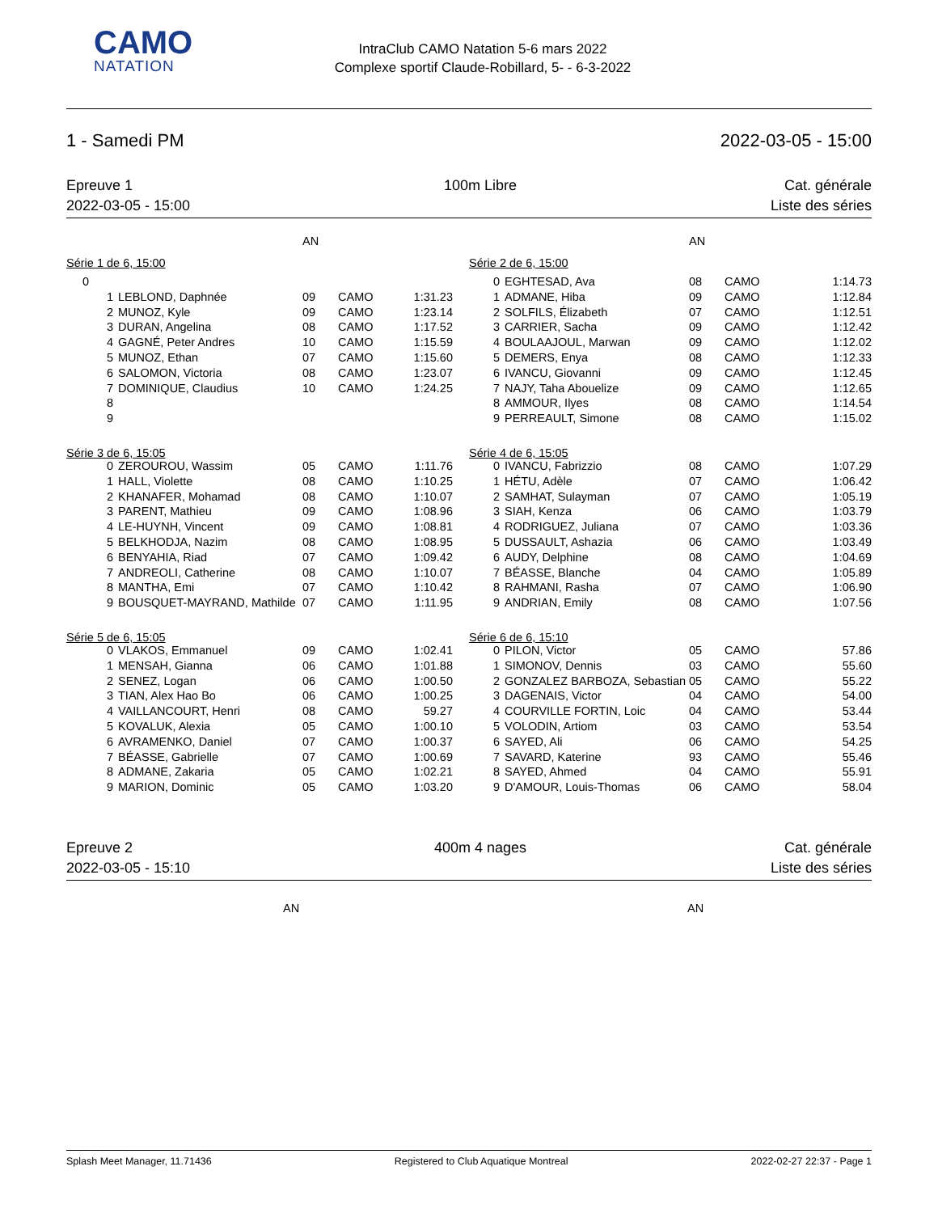CAMO
NATATION
IntraClub CAMO Natation 5-6 mars 2022
Complexe sportif Claude-Robillard, 5- - 6-3-2022
1 - Samedi PM 2022-03-05 - 15:00
Epreuve 1
2022-03-05 - 15:00
100m Libre Cat. générale
Liste des séries
| | | AN | | |
| Série 1 de 6, 15:00 | | | | |
| 0 | | | | |
| 1 | LEBLOND, Daphnée | 09 | CAMO | 1:31.23 |
| 2 | MUNOZ, Kyle | 09 | CAMO | 1:23.14 |
| 3 | DURAN, Angelina | 08 | CAMO | 1:17.52 |
| 4 | GAGNÉ, Peter Andres | 10 | CAMO | 1:15.59 |
| 5 | MUNOZ, Ethan | 07 | CAMO | 1:15.60 |
| 6 | SALOMON, Victoria | 08 | CAMO | 1:23.07 |
| 7 | DOMINIQUE, Claudius | 10 | CAMO | 1:24.25 |
| 8 | | | | |
| 9 | | | | |
| Série 3 de 6, 15:05 | | | | |
| 0 | ZEROUROU, Wassim | 05 | CAMO | 1:11.76 |
| 1 | HALL, Violette | 08 | CAMO | 1:10.25 |
| 2 | KHANAFER, Mohamad | 08 | CAMO | 1:10.07 |
| 3 | PARENT, Mathieu | 09 | CAMO | 1:08.96 |
| 4 | LE-HUYNH, Vincent | 09 | CAMO | 1:08.81 |
| 5 | BELKHODJA, Nazim | 08 | CAMO | 1:08.95 |
| 6 | BENYAHIA, Riad | 07 | CAMO | 1:09.42 |
| 7 | ANDREOLI, Catherine | 08 | CAMO | 1:10.07 |
| 8 | MANTHA, Emi | 07 | CAMO | 1:10.42 |
| 9 | BOUSQUET-MAYRAND, Mathilde | 07 | CAMO | 1:11.95 |
| Série 5 de 6, 15:05 | | | | |
| 0 | VLAKOS, Emmanuel | 09 | CAMO | 1:02.41 |
| 1 | MENSAH, Gianna | 06 | CAMO | 1:01.88 |
| 2 | SENEZ, Logan | 06 | CAMO | 1:00.50 |
| 3 | TIAN, Alex Hao Bo | 06 | CAMO | 1:00.25 |
| 4 | VAILLANCOURT, Henri | 08 | CAMO | 59.27 |
| 5 | KOVALUK, Alexia | 05 | CAMO | 1:00.10 |
| 6 | AVRAMENKO, Daniel | 07 | CAMO | 1:00.37 |
| 7 | BÉASSE, Gabrielle | 07 | CAMO | 1:00.69 |
| 8 | ADMANE, Zakaria | 05 | CAMO | 1:02.21 |
| 9 | MARION, Dominic | 05 | CAMO | 1:03.20 |
| | | AN | | |
| Série 2 de 6, 15:00 | | | | |
| 0 | EGHTESAD, Ava | 08 | CAMO | 1:14.73 |
| 1 | ADMANE, Hiba | 09 | CAMO | 1:12.84 |
| 2 | SOLFILS, Élizabeth | 07 | CAMO | 1:12.51 |
| 3 | CARRIER, Sacha | 09 | CAMO | 1:12.42 |
| 4 | BOULAAJOUL, Marwan | 09 | CAMO | 1:12.02 |
| 5 | DEMERS, Enya | 08 | CAMO | 1:12.33 |
| 6 | IVANCU, Giovanni | 09 | CAMO | 1:12.45 |
| 7 | NAJY, Taha Abouelize | 09 | CAMO | 1:12.65 |
| 8 | AMMOUR, Ilyes | 08 | CAMO | 1:14.54 |
| 9 | PERREAULT, Simone | 08 | CAMO | 1:15.02 |
| Série 4 de 6, 15:05 | | | | |
| 0 | IVANCU, Fabrizzio | 08 | CAMO | 1:07.29 |
| 1 | HÉTU, Adèle | 07 | CAMO | 1:06.42 |
| 2 | SAMHAT, Sulayman | 07 | CAMO | 1:05.19 |
| 3 | SIAH, Kenza | 06 | CAMO | 1:03.79 |
| 4 | RODRIGUEZ, Juliana | 07 | CAMO | 1:03.36 |
| 5 | DUSSAULT, Ashazia | 06 | CAMO | 1:03.49 |
| 6 | AUDY, Delphine | 08 | CAMO | 1:04.69 |
| 7 | BÉASSE, Blanche | 04 | CAMO | 1:05.89 |
| 8 | RAHMANI, Rasha | 07 | CAMO | 1:06.90 |
| 9 | ANDRIAN, Emily | 08 | CAMO | 1:07.56 |
| Série 6 de 6, 15:10 | | | | |
| 0 | PILON, Victor | 05 | CAMO | 57.86 |
| 1 | SIMONOV, Dennis | 03 | CAMO | 55.60 |
| 2 | GONZALEZ BARBOZA, Sebastian | 05 | CAMO | 55.22 |
| 3 | DAGENAIS, Victor | 04 | CAMO | 54.00 |
| 4 | COURVILLE FORTIN, Loic | 04 | CAMO | 53.44 |
| 5 | VOLODIN, Artiom | 03 | CAMO | 53.54 |
| 6 | SAYED, Ali | 06 | CAMO | 54.25 |
| 7 | SAVARD, Katerine | 93 | CAMO | 55.46 |
| 8 | SAYED, Ahmed | 04 | CAMO | 55.91 |
| 9 | D'AMOUR, Louis-Thomas | 06 | CAMO | 58.04 |
Epreuve 2
2022-03-05 - 15:10
400m 4 nages Cat. générale
Liste des séries
AN AN
Splash Meet Manager, 11.71436 Registered to Club Aquatique Montreal 2022-02-27 22:37 - Page 1